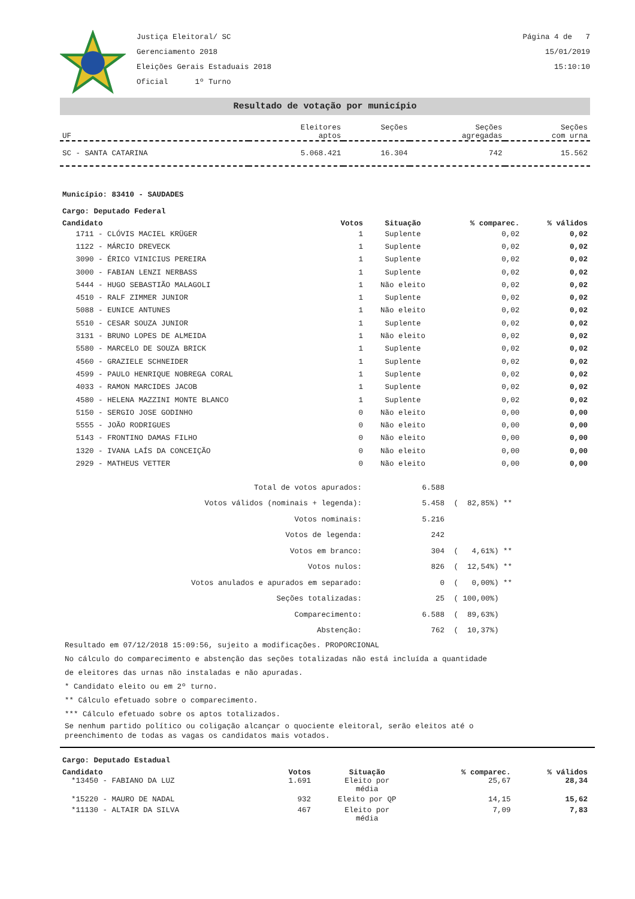Justiça Eleitoral/ SC
Gerenciamento 2018
Eleições Gerais Estaduais 2018
Oficial 1º Turno
Página 4 de 7
15/01/2019
15:10:10
Resultado de votação por município
| UF | Eleitores aptos | Seções | Seções agregadas | Seções com urna |
| SC - SANTA CATARINA | 5.068.421 | 16.304 | 742 | 15.562 |
Município: 83410 - SAUDADES
Cargo: Deputado Federal
| Candidato | Votos | Situação | % comparec. | % válidos |
| --- | --- | --- | --- | --- |
| 1711 - CLÓVIS MACIEL KRÜGER | 1 | Suplente | 0,02 | 0,02 |
| 1122 - MÁRCIO DREVECK | 1 | Suplente | 0,02 | 0,02 |
| 3090 - ÉRICO VINICIUS PEREIRA | 1 | Suplente | 0,02 | 0,02 |
| 3000 - FABIAN LENZI NERBASS | 1 | Suplente | 0,02 | 0,02 |
| 5444 - HUGO SEBASTIÃO MALAGOLI | 1 | Não eleito | 0,02 | 0,02 |
| 4510 - RALF ZIMMER JUNIOR | 1 | Suplente | 0,02 | 0,02 |
| 5088 - EUNICE ANTUNES | 1 | Não eleito | 0,02 | 0,02 |
| 5510 - CESAR SOUZA JUNIOR | 1 | Suplente | 0,02 | 0,02 |
| 3131 - BRUNO LOPES DE ALMEIDA | 1 | Não eleito | 0,02 | 0,02 |
| 5580 - MARCELO DE SOUZA BRICK | 1 | Suplente | 0,02 | 0,02 |
| 4560 - GRAZIELE SCHNEIDER | 1 | Suplente | 0,02 | 0,02 |
| 4599 - PAULO HENRIQUE NOBREGA CORAL | 1 | Suplente | 0,02 | 0,02 |
| 4033 - RAMON MARCIDES JACOB | 1 | Suplente | 0,02 | 0,02 |
| 4580 - HELENA MAZZINI MONTE BLANCO | 1 | Suplente | 0,02 | 0,02 |
| 5150 - SERGIO JOSE GODINHO | 0 | Não eleito | 0,00 | 0,00 |
| 5555 - JOÃO RODRIGUES | 0 | Não eleito | 0,00 | 0,00 |
| 5143 - FRONTINO DAMAS FILHO | 0 | Não eleito | 0,00 | 0,00 |
| 1320 - IVANA LAÍS DA CONCEIÇÃO | 0 | Não eleito | 0,00 | 0,00 |
| 2929 - MATHEUS VETTER | 0 | Não eleito | 0,00 | 0,00 |
| Total de votos apurados: | 6.588 | |
| Votos válidos (nominais + legenda): | 5.458 | ( 82,85%) ** |
| Votos nominais: | 5.216 | |
| Votos de legenda: | 242 | |
| Votos em branco: | 304 | ( 4,61%) ** |
| Votos nulos: | 826 | ( 12,54%) ** |
| Votos anulados e apurados em separado: | 0 | ( 0,00%) ** |
| Seções totalizadas: | 25 | ( 100,00%) |
| Comparecimento: | 6.588 | ( 89,63%) |
| Abstenção: | 762 | ( 10,37%) |
Resultado em 07/12/2018 15:09:56, sujeito a modificações. PROPORCIONAL
No cálculo do comparecimento e abstenção das seções totalizadas não está incluída a quantidade
de eleitores das urnas não instaladas e não apuradas.
* Candidato eleito ou em 2º turno.
** Cálculo efetuado sobre o comparecimento.
*** Cálculo efetuado sobre os aptos totalizados.
Se nenhum partido político ou coligação alcançar o quociente eleitoral, serão eleitos até o
preenchimento de todas as vagas os candidatos mais votados.
Cargo: Deputado Estadual
| Candidato | Votos | Situação | % comparec. | % válidos |
| --- | --- | --- | --- | --- |
| *13450 - FABIANO DA LUZ | 1.691 | Eleito por média | 25,67 | 28,34 |
| *15220 - MAURO DE NADAL | 932 | Eleito por QP | 14,15 | 15,62 |
| *11130 - ALTAIR DA SILVA | 467 | Eleito por média | 7,09 | 7,83 |